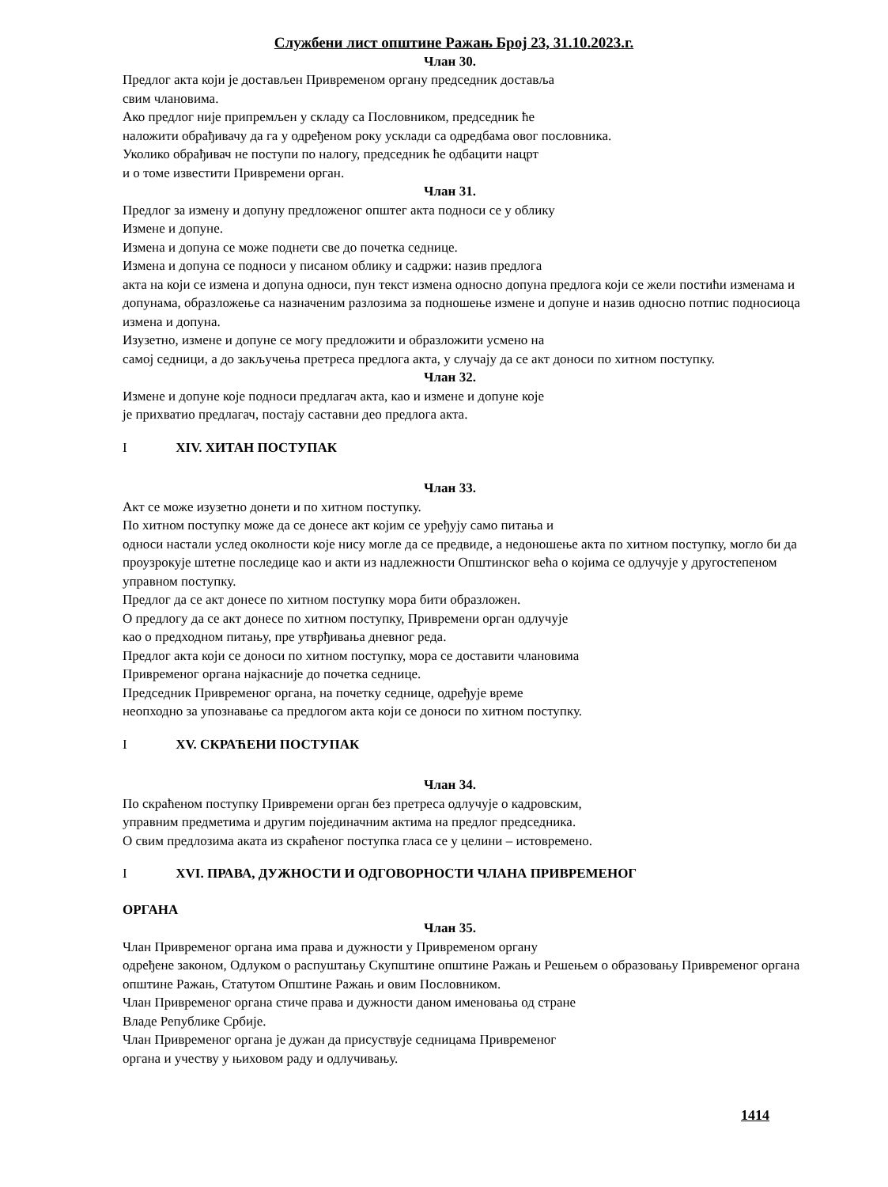Службени лист општине Ражањ Број 23, 31.10.2023.г.
Члан 30.
Предлог акта који је достављен Привременом органу председник доставља
свим члановима.
Ако предлог није припремљен у складу са Пословником, председник ће
наложити обрађивачу да га у одређеном року усклади са одредбама овог пословника.
Уколико обрађивач не поступи по налогу, председник ће одбацити нацрт
и о томе известити Привремени орган.
Члан 31.
Предлог за измену и допуну предложеног општег акта подноси се у облику
Измене и допуне.
Измена и допуна се може поднети све до почетка седнице.
Измена и допуна се подноси у писаном облику и садржи: назив предлога
акта на који се измена и допуна односи, пун текст измена односно допуна предлога који се жели постићи изменама и допунама, образложење са назначеним разлозима за подношење измене и допуне и назив односно потпис подносиоца измена и допуна.
Изузетно, измене и допуне се могу предложити и образложити усмено на
самој седници, а до закључења претреса предлога акта, у случају да се акт доноси по хитном поступку.
Члан 32.
Измене и допуне које подноси предлагач акта, као и измене и допуне које
је прихватио предлагач, постају саставни део предлога акта.
I XIV. ХИТАН ПОСТУПАК
Члан 33.
Акт се може изузетно донети и по хитном поступку.
По хитном поступку може да се донесе акт којим се уређују само питања и
односи настали услед околности које нису могле да се предвиде, а недоношење акта по хитном поступку, могло би да проузрокује штетне последице као и акти из надлежности Општинског већа о којима се одлучује у другостепеном управном поступку.
Предлог да се акт донесе по хитном поступку мора бити образложен.
О предлогу да се акт донесе по хитном поступку, Привремени орган одлучује
као о предходном питању, пре утврђивања дневног реда.
Предлог акта који се доноси по хитном поступку, мора се доставити члановима
Привременог органа најкасније до почетка седнице.
Председник Привременог органа, на почетку седнице, одређује време
неопходно за упознавање са предлогом акта који се доноси по хитном поступку.
I XV. СКРАЋЕНИ ПОСТУПАК
Члан 34.
По скраћеном поступку Привремени орган без претреса одлучује о кадровским,
управним предметима и другим појединачним актима на предлог председника.
О свим предлозима аката из скраћеног поступка гласа се у целини – истовремено.
I XVI. ПРАВА, ДУЖНОСТИ И ОДГОВОРНОСТИ ЧЛАНА ПРИВРЕМЕНОГ
ОРГАНА
Члан 35.
Члан Привременог органа има права и дужности у Привременом органу
одређене законом, Одлуком о распуштању Скупштине општине Ражањ и Решењем о образовању Привременог органа општине Ражањ, Статутом Општине Ражањ и овим Пословником.
Члан Привременог органа стиче права и дужности даном именовања од стране
Владе Републике Србије.
Члан Привременог органа је дужан да присуствује седницама Привременог
органа и учеству у њиховом раду и одлучивању.
1414